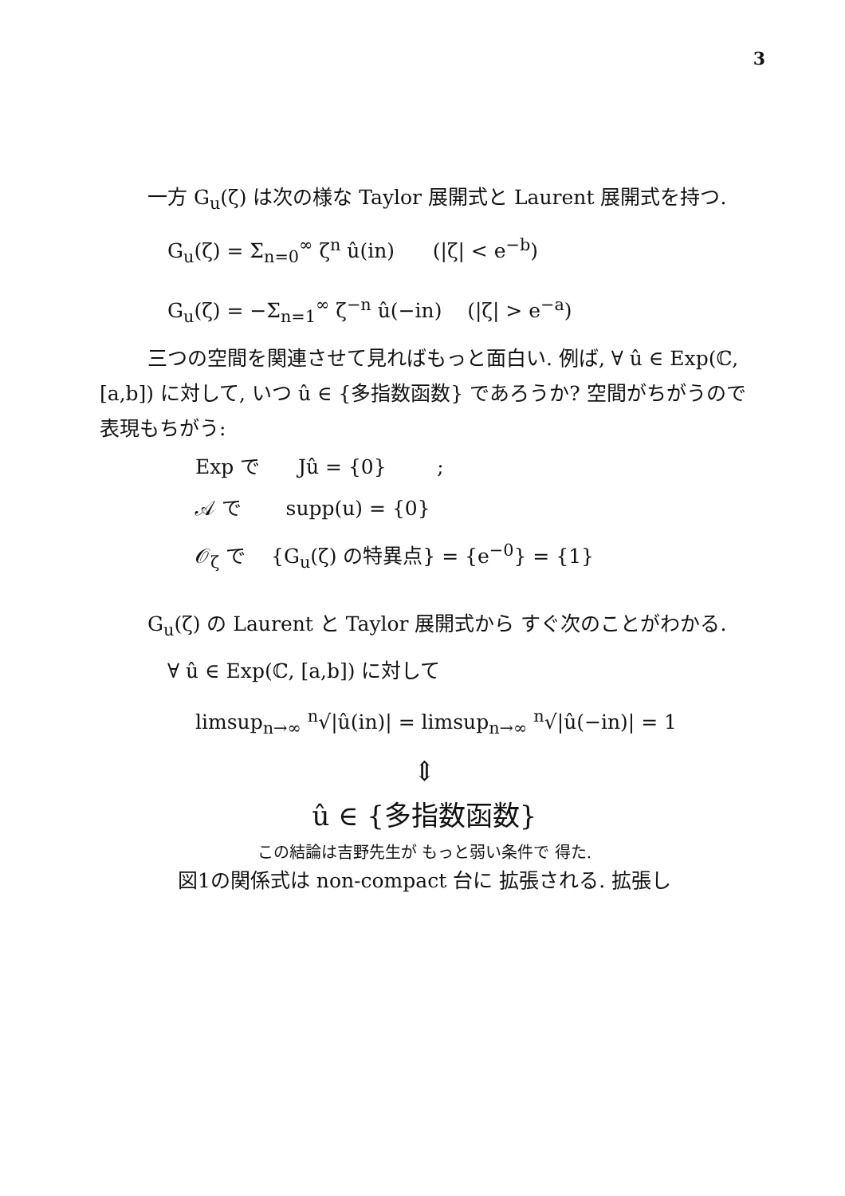3
一方 G<sub>u</sub>(ζ) は次の様な Taylor 展開式と Laurent 展開式を持つ.
G<sub>u</sub>(ζ) = Σ<sub>n=0</sub><sup>∞</sup> ζ<sup>n</sup> û(in) (|ζ| < e<sup>−b</sup>)
G<sub>u</sub>(ζ) = −Σ<sub>n=1</sub><sup>∞</sup> ζ<sup>−n</sup> û(−in) (|ζ| > e<sup>−a</sup>)
三つの空間を関連させて見ればもっと面白い. 例ば, ∀ û ∈ Exp(ℂ, [a,b]) に対して, いつ û ∈ {多指数函数} であろうか? 空間がちがうので表現もちがう:
Exp で Jû = {0} ;
𝒜 で supp(u) = {0}
𝒪<sub>ζ</sub> で {G<sub>u</sub>(ζ) の特異点} = {e<sup>−0</sup>} = {1}
G<sub>u</sub>(ζ) の Laurent と Taylor 展開式から すぐ次のことがわかる.
∀ û ∈ Exp(ℂ, [a,b]) に対して
limsup<sub>n→∞</sub> <sup>n</sup>√|û(in)| = limsup<sub>n→∞</sub> <sup>n</sup>√|û(−in)| = 1
⇕
û ∈ {多指数函数}
この結論は吉野先生が もっと弱い条件で 得た.
図1の関係式は non-compact 台に 拡張される. 拡張し